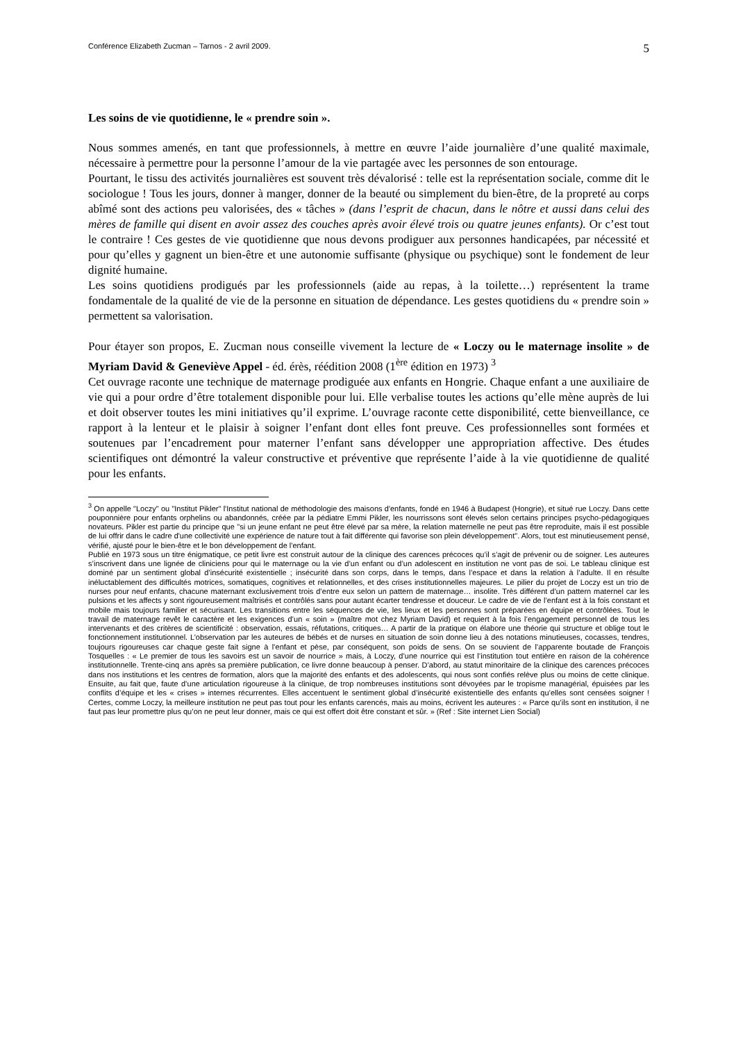Conférence Elizabeth Zucman – Tarnos - 2 avril 2009. 5
Les soins de vie quotidienne, le « prendre soin ».
Nous sommes amenés, en tant que professionnels, à mettre en œuvre l’aide journalière d’une qualité maximale, nécessaire à permettre pour la personne l’amour de la vie partagée avec les personnes de son entourage.
Pourtant, le tissu des activités journalières est souvent très dévalorisé : telle est la représentation sociale, comme dit le sociologue ! Tous les jours, donner à manger, donner de la beauté ou simplement du bien-être, de la propreté au corps abîmé sont des actions peu valorisées, des « tâches » (dans l’esprit de chacun, dans le nôtre et aussi dans celui des mères de famille qui disent en avoir assez des couches après avoir élevé trois ou quatre jeunes enfants). Or c’est tout le contraire ! Ces gestes de vie quotidienne que nous devons prodiguer aux personnes handicapées, par nécessité et pour qu’elles y gagnent un bien-être et une autonomie suffisante (physique ou psychique) sont le fondement de leur dignité humaine.
Les soins quotidiens prodigués par les professionnels (aide au repas, à la toilette…) représentent la trame fondamentale de la qualité de vie de la personne en situation de dépendance. Les gestes quotidiens du « prendre soin » permettent sa valorisation.
Pour étayer son propos, E. Zucman nous conseille vivement la lecture de « Loczy ou le maternage insolite » de Myriam David & Geneviève Appel - éd. érès, réédition 2008 (1<sup>ère</sup> édition en 1973) <sup>3</sup>
Cet ouvrage raconte une technique de maternage prodiguée aux enfants en Hongrie. Chaque enfant a une auxiliaire de vie qui a pour ordre d’être totalement disponible pour lui. Elle verbalise toutes les actions qu’elle mène auprès de lui et doit observer toutes les mini initiatives qu’il exprime. L’ouvrage raconte cette disponibilité, cette bienveillance, ce rapport à la lenteur et le plaisir à soigner l’enfant dont elles font preuve. Ces professionnelles sont formées et soutenues par l’encadrement pour materner l’enfant sans développer une appropriation affective. Des études scientifiques ont démontré la valeur constructive et préventive que représente l’aide à la vie quotidienne de qualité pour les enfants.
<sup>3</sup> On appelle "Loczy" ou "Institut Pikler" l'Institut national de méthodologie des maisons d'enfants, fondé en 1946 à Budapest (Hongrie), et situé rue Loczy. Dans cette pouponnière pour enfants orphelins ou abandonnés, créée par la pédiatre Emmi Pikler, les nourrissons sont élevés selon certains principes psycho-pédagogiques novateurs. Pikler est partie du principe que "si un jeune enfant ne peut être élevé par sa mère, la relation maternelle ne peut pas être reproduite, mais il est possible de lui offrir dans le cadre d'une collectivité une expérience de nature tout à fait différente qui favorise son plein développement". Alors, tout est minutieusement pensé, vérifié, ajusté pour le bien-être et le bon développement de l'enfant.
Publié en 1973 sous un titre énigmatique, ce petit livre est construit autour de la clinique des carences précoces qu’il s’agit de prévenir ou de soigner. Les auteures s’inscrivent dans une lignée de cliniciens pour qui le maternage ou la vie d’un enfant ou d’un adolescent en institution ne vont pas de soi. Le tableau clinique est dominé par un sentiment global d’insécurité existentielle ; insécurité dans son corps, dans le temps, dans l’espace et dans la relation à l’adulte. Il en résulte inéluctablement des difficultés motrices, somatiques, cognitives et relationnelles, et des crises institutionnelles majeures. Le pilier du projet de Loczy est un trio de nurses pour neuf enfants, chacune maternant exclusivement trois d’entre eux selon un pattern de maternage… insolite. Très différent d’un pattern maternel car les pulsions et les affects y sont rigoureusement maîtrisés et contrôlés sans pour autant écarter tendresse et douceur. Le cadre de vie de l’enfant est à la fois constant et mobile mais toujours familier et sécurisant. Les transitions entre les séquences de vie, les lieux et les personnes sont préparées en équipe et contrôlées. Tout le travail de maternage revêt le caractère et les exigences d’un « soin » (maître mot chez Myriam David) et requiert à la fois l’engagement personnel de tous les intervenants et des critères de scientificité : observation, essais, réfutations, critiques… A partir de la pratique on élabore une théorie qui structure et oblige tout le fonctionnement institutionnel. L’observation par les auteures de bébés et de nurses en situation de soin donne lieu à des notations minutieuses, cocasses, tendres, toujours rigoureuses car chaque geste fait signe à l’enfant et pèse, par conséquent, son poids de sens. On se souvient de l’apparente boutade de François Tosquelles : « Le premier de tous les savoirs est un savoir de nourrice » mais, à Loczy, d’une nourrice qui est l’institution tout entière en raison de la cohérence institutionnelle. Trente-cinq ans après sa première publication, ce livre donne beaucoup à penser. D’abord, au statut minoritaire de la clinique des carences précoces dans nos institutions et les centres de formation, alors que la majorité des enfants et des adolescents, qui nous sont confiés relève plus ou moins de cette clinique. Ensuite, au fait que, faute d’une articulation rigoureuse à la clinique, de trop nombreuses institutions sont dévoyées par le tropisme managérial, épuisées par les conflits d’équipe et les « crises » internes récurrentes. Elles accentuent le sentiment global d’insécurité existentielle des enfants qu’elles sont censées soigner ! Certes, comme Loczy, la meilleure institution ne peut pas tout pour les enfants carencés, mais au moins, écrivent les auteures : « Parce qu’ils sont en institution, il ne faut pas leur promettre plus qu’on ne peut leur donner, mais ce qui est offert doit être constant et sûr. » (Ref : Site internet Lien Social)